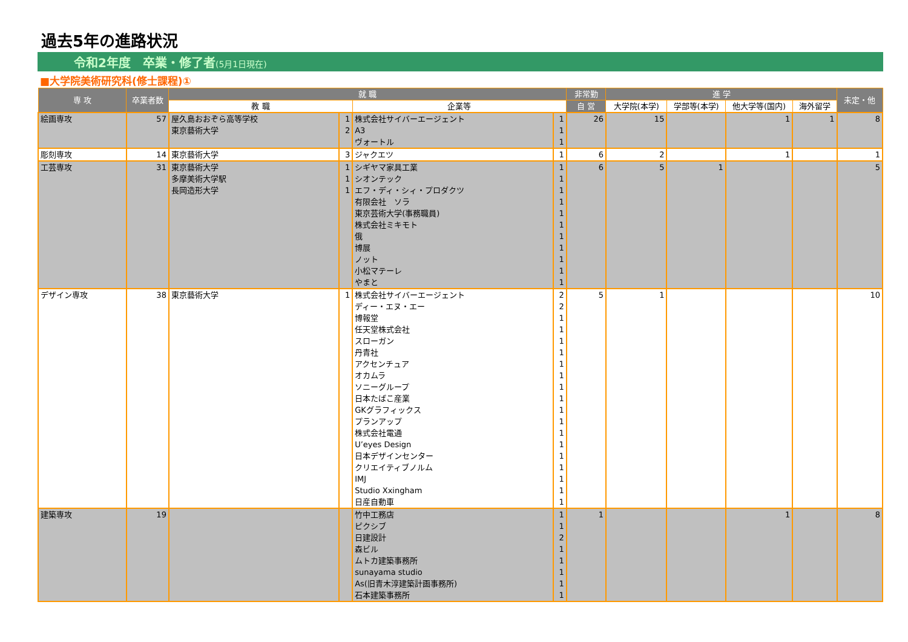過去5年の進路状況
令和2年度　卒業・修了者(5月1日現在)
■大学院美術研究科(修士課程)①
| 専 攻 | 卒業者数 | 就 職 | | | | 非常勤 | 進 学 | | | | 未定・他 |
| --- | --- | --- | --- | --- | --- | --- | --- | --- | --- | --- | --- |
| | | 教 職 | | 企業等 | | 自 営 | 大学院(本学) | 学部等(本学) | 他大学等(国内) | 海外留学 | |
| 絵画専攻 | 57 | 屋久島おおぞら高等学校 | 1 | 株式会社サイバーエージェント | 1 | 26 | 15 | | 1 | 1 | 8 |
| | | 東京藝術大学 | 2 | A3 | 1 | | | | | | |
| | | | | ヴォートル | 1 | | | | | | |
| 彫刻専攻 | 14 | 東京藝術大学 | 3 | ジャクエツ | 1 | 6 | 2 | | 1 | | 1 |
| 工芸専攻 | 31 | 東京藝術大学 | 1 | シギヤマ家具工業 | 1 | 6 | 5 | 1 | | | 5 |
| | | 多摩美術大学駅 | 1 | シオンテック | 1 | | | | | | |
| | | 長岡造形大学 | 1 | エフ・ディ・シィ・プロダクツ | 1 | | | | | | |
| | | | | 有限会社 ソラ | 1 | | | | | | |
| | | | | 東京芸術大学(事務職員) | 1 | | | | | | |
| | | | | 株式会社ミキモト | 1 | | | | | | |
| | | | | 俄 | 1 | | | | | | |
| | | | | 博展 | 1 | | | | | | |
| | | | | ノット | 1 | | | | | | |
| | | | | 小松マテーレ | 1 | | | | | | |
| | | | | やまと | 1 | | | | | | |
| デザイン専攻 | 38 | 東京藝術大学 | 1 | 株式会社サイバーエージェント | 2 | 5 | 1 | | | | 10 |
| | | | | ディー・エヌ・エー | 2 | | | | | | |
| | | | | 博報堂 | 1 | | | | | | |
| | | | | 任天堂株式会社 | 1 | | | | | | |
| | | | | スローガン | 1 | | | | | | |
| | | | | 丹青社 | 1 | | | | | | |
| | | | | アクセンチュア | 1 | | | | | | |
| | | | | オカムラ | 1 | | | | | | |
| | | | | ソニーグループ | 1 | | | | | | |
| | | | | 日本たばこ産業 | 1 | | | | | | |
| | | | | GKグラフィックス | 1 | | | | | | |
| | | | | プランアップ | 1 | | | | | | |
| | | | | 株式会社電通 | 1 | | | | | | |
| | | | | U’eyes Design | 1 | | | | | | |
| | | | | 日本デザインセンター | 1 | | | | | | |
| | | | | クリエイティブノルム | 1 | | | | | | |
| | | | | IMJ | 1 | | | | | | |
| | | | | Studio Xxingham | 1 | | | | | | |
| | | | | 日産自動車 | 1 | | | | | | |
| 建築専攻 | 19 | | | 竹中工務店 | 1 | 1 | | | 1 | | 8 |
| | | | | ピクシブ | 1 | | | | | | |
| | | | | 日建設計 | 2 | | | | | | |
| | | | | 森ビル | 1 | | | | | | |
| | | | | ムトカ建築事務所 | 1 | | | | | | |
| | | | | sunayama studio | 1 | | | | | | |
| | | | | As(旧青木淳建築計画事務所) | 1 | | | | | | |
| | | | | 石本建築事務所 | 1 | | | | | | |